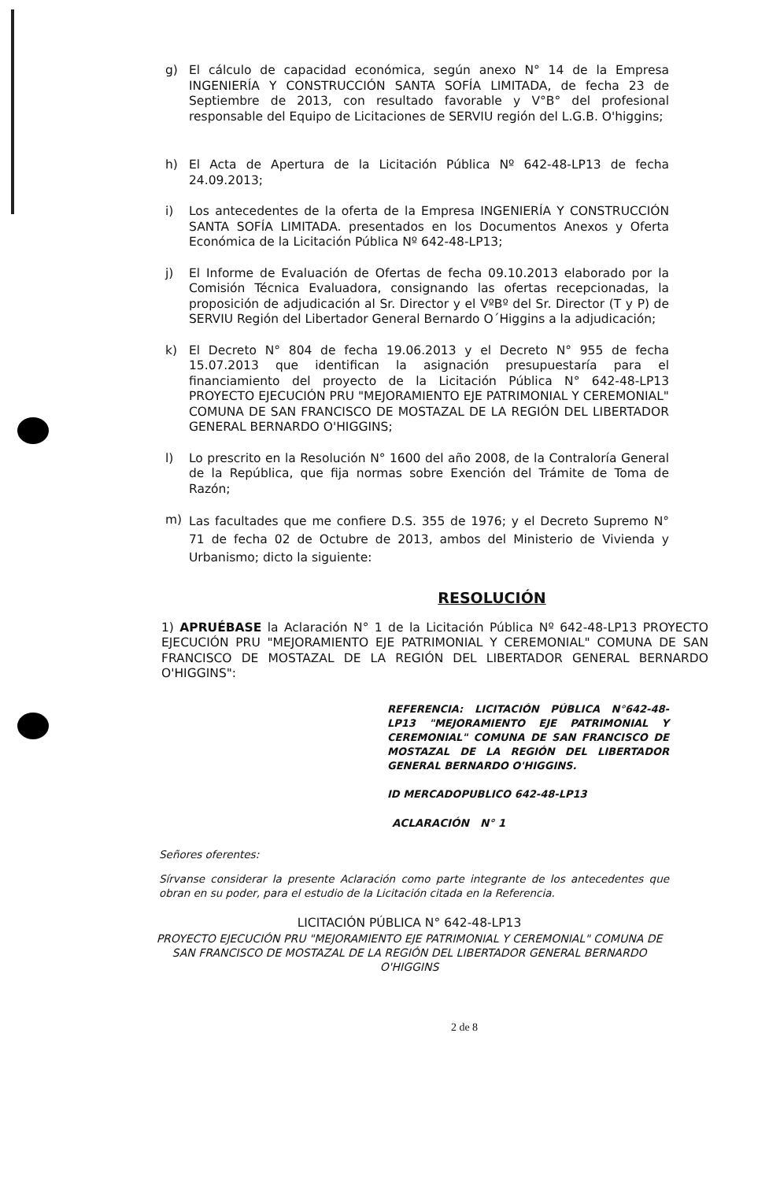g) El cálculo de capacidad económica, según anexo N° 14 de la Empresa INGENIERÍA Y CONSTRUCCIÓN SANTA SOFÍA LIMITADA, de fecha 23 de Septiembre de 2013, con resultado favorable y V°B° del profesional responsable del Equipo de Licitaciones de SERVIU región del L.G.B. O'higgins;
h) El Acta de Apertura de la Licitación Pública Nº 642-48-LP13 de fecha 24.09.2013;
i) Los antecedentes de la oferta de la Empresa INGENIERÍA Y CONSTRUCCIÓN SANTA SOFÍA LIMITADA. presentados en los Documentos Anexos y Oferta Económica de la Licitación Pública Nº 642-48-LP13;
j) El Informe de Evaluación de Ofertas de fecha 09.10.2013 elaborado por la Comisión Técnica Evaluadora, consignando las ofertas recepcionadas, la proposición de adjudicación al Sr. Director y el VºBº del Sr. Director (T y P) de SERVIU Región del Libertador General Bernardo O´Higgins a la adjudicación;
k) El Decreto N° 804 de fecha 19.06.2013 y el Decreto N° 955 de fecha 15.07.2013 que identifican la asignación presupuestaría para el financiamiento del proyecto de la Licitación Pública N° 642-48-LP13 PROYECTO EJECUCIÓN PRU "MEJORAMIENTO EJE PATRIMONIAL Y CEREMONIAL" COMUNA DE SAN FRANCISCO DE MOSTAZAL DE LA REGIÓN DEL LIBERTADOR GENERAL BERNARDO O'HIGGINS;
l) Lo prescrito en la Resolución N° 1600 del año 2008, de la Contraloría General de la República, que fija normas sobre Exención del Trámite de Toma de Razón;
m)
Las facultades que me confiere D.S. 355 de 1976; y el Decreto Supremo N° 71 de fecha 02 de Octubre de 2013, ambos del Ministerio de Vivienda y Urbanismo; dicto la siguiente:
RESOLUCIÓN
1) APRUÉBASE la Aclaración N° 1 de la Licitación Pública Nº 642-48-LP13 PROYECTO EJECUCIÓN PRU "MEJORAMIENTO EJE PATRIMONIAL Y CEREMONIAL" COMUNA DE SAN FRANCISCO DE MOSTAZAL DE LA REGIÓN DEL LIBERTADOR GENERAL BERNARDO O'HIGGINS":
REFERENCIA: LICITACIÓN PÚBLICA N°642-48-LP13 "MEJORAMIENTO EJE PATRIMONIAL Y CEREMONIAL" COMUNA DE SAN FRANCISCO DE MOSTAZAL DE LA REGIÓN DEL LIBERTADOR GENERAL BERNARDO O'HIGGINS.
ID MERCADOPUBLICO 642-48-LP13
ACLARACIÓN N° 1
Señores oferentes:
Sírvanse considerar la presente Aclaración como parte integrante de los antecedentes que obran en su poder, para el estudio de la Licitación citada en la Referencia.
LICITACIÓN PÚBLICA N° 642-48-LP13
PROYECTO EJECUCIÓN PRU "MEJORAMIENTO EJE PATRIMONIAL Y CEREMONIAL" COMUNA DE SAN FRANCISCO DE MOSTAZAL DE LA REGIÓN DEL LIBERTADOR GENERAL BERNARDO O'HIGGINS
2 de 8